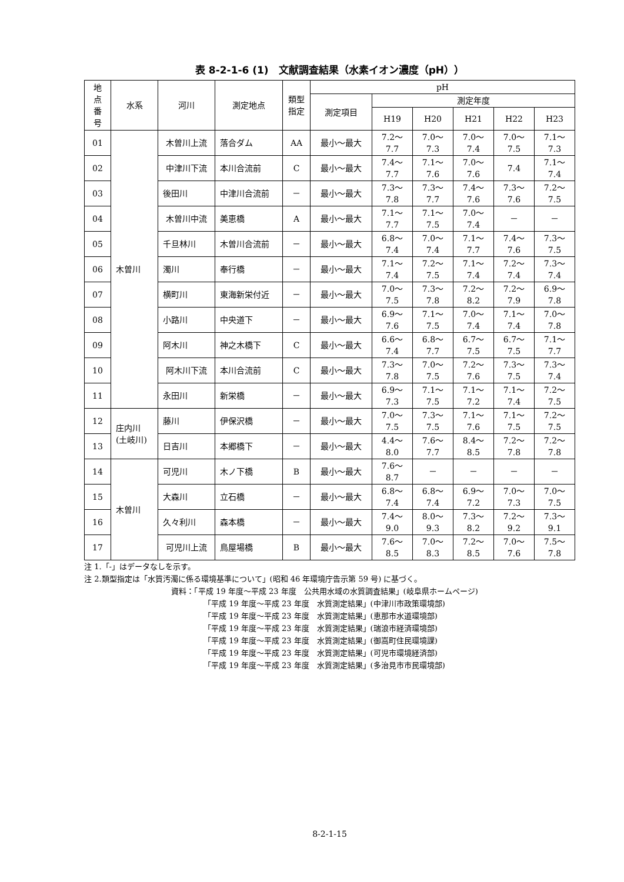表 8-2-1-6 (1)　文献調査結果（水素イオン濃度（pH））
| 地 点 番 号 | 水系 | 河川 | 測定地点 | 類型 指定 | pH | | | | | |
| --- | --- | --- | --- | --- | --- | --- | --- | --- | --- | --- |
| | | | | | 測定項目 | 測定年度 | | | | |
| | | | | | | H19 | H20 | H21 | H22 | H23 |
| 01 | 木曽川 | 木曽川上流 | 落合ダム | AA | 最小～最大 | 7.2～ 7.7 | 7.0～ 7.3 | 7.0～ 7.4 | 7.0～ 7.5 | 7.1～ 7.3 |
| 02 | | 中津川下流 | 本川合流前 | C | 最小～最大 | 7.4～ 7.7 | 7.1～ 7.6 | 7.0～ 7.6 | 7.4 | 7.1～ 7.4 |
| 03 | | 後田川 | 中津川合流前 | － | 最小～最大 | 7.3～ 7.8 | 7.3～ 7.7 | 7.4～ 7.6 | 7.3～ 7.6 | 7.2～ 7.5 |
| 04 | | 木曽川中流 | 美恵橋 | A | 最小～最大 | 7.1～ 7.7 | 7.1～ 7.5 | 7.0～ 7.4 | － | － |
| 05 | | 千旦林川 | 木曽川合流前 | － | 最小～最大 | 6.8～ 7.4 | 7.0～ 7.4 | 7.1～ 7.7 | 7.4～ 7.6 | 7.3～ 7.5 |
| 06 | | 濁川 | 奉行橋 | － | 最小～最大 | 7.1～ 7.4 | 7.2～ 7.5 | 7.1～ 7.4 | 7.2～ 7.4 | 7.3～ 7.4 |
| 07 | | 横町川 | 東海新栄付近 | － | 最小～最大 | 7.0～ 7.5 | 7.3～ 7.8 | 7.2～ 8.2 | 7.2～ 7.9 | 6.9～ 7.8 |
| 08 | | 小路川 | 中央道下 | － | 最小～最大 | 6.9～ 7.6 | 7.1～ 7.5 | 7.0～ 7.4 | 7.1～ 7.4 | 7.0～ 7.8 |
| 09 | | 阿木川 | 神之木橋下 | C | 最小～最大 | 6.6～ 7.4 | 6.8～ 7.7 | 6.7～ 7.5 | 6.7～ 7.5 | 7.1～ 7.7 |
| 10 | | 阿木川下流 | 本川合流前 | C | 最小～最大 | 7.3～ 7.8 | 7.0～ 7.5 | 7.2～ 7.6 | 7.3～ 7.5 | 7.3～ 7.4 |
| 11 | | 永田川 | 新栄橋 | － | 最小～最大 | 6.9～ 7.3 | 7.1～ 7.5 | 7.1～ 7.2 | 7.1～ 7.4 | 7.2～ 7.5 |
| 12 | 庄内川 (土岐川) | 藤川 | 伊保沢橋 | － | 最小～最大 | 7.0～ 7.5 | 7.3～ 7.5 | 7.1～ 7.6 | 7.1～ 7.5 | 7.2～ 7.5 |
| 13 | | 日吉川 | 本郷橋下 | － | 最小～最大 | 4.4～ 8.0 | 7.6～ 7.7 | 8.4～ 8.5 | 7.2～ 7.8 | 7.2～ 7.8 |
| 14 | 木曽川 | 可児川 | 木ノ下橋 | B | 最小～最大 | 7.6～ 8.7 | － | － | － | － |
| 15 | | 大森川 | 立石橋 | － | 最小～最大 | 6.8～ 7.4 | 6.8～ 7.4 | 6.9～ 7.2 | 7.0～ 7.3 | 7.0～ 7.5 |
| 16 | | 久々利川 | 森本橋 | － | 最小～最大 | 7.4～ 9.0 | 8.0～ 9.3 | 7.3～ 8.2 | 7.2～ 9.2 | 7.3～ 9.1 |
| 17 | | 可児川上流 | 鳥屋場橋 | B | 最小～最大 | 7.6～ 8.5 | 7.0～ 8.3 | 7.2～ 8.5 | 7.0～ 7.6 | 7.5～ 7.8 |
注 1.「-」はデータなしを示す。
注 2.類型指定は「水質汚濁に係る環境基準について」(昭和 46 年環境庁告示第 59 号) に基づく。
資料：「平成 19 年度～平成 23 年度　公共用水域の水質調査結果」(岐阜県ホームページ)
「平成 19 年度～平成 23 年度　水質測定結果」(中津川市政策環境部)
「平成 19 年度～平成 23 年度　水質測定結果」(恵那市水道環境部)
「平成 19 年度～平成 23 年度　水質測定結果」(瑞浪市経済環境部)
「平成 19 年度～平成 23 年度　水質測定結果」(御嵩町住民環境課)
「平成 19 年度～平成 23 年度　水質測定結果」(可児市環境経済部)
「平成 19 年度～平成 23 年度　水質測定結果」(多治見市市民環境部)
8-2-1-15